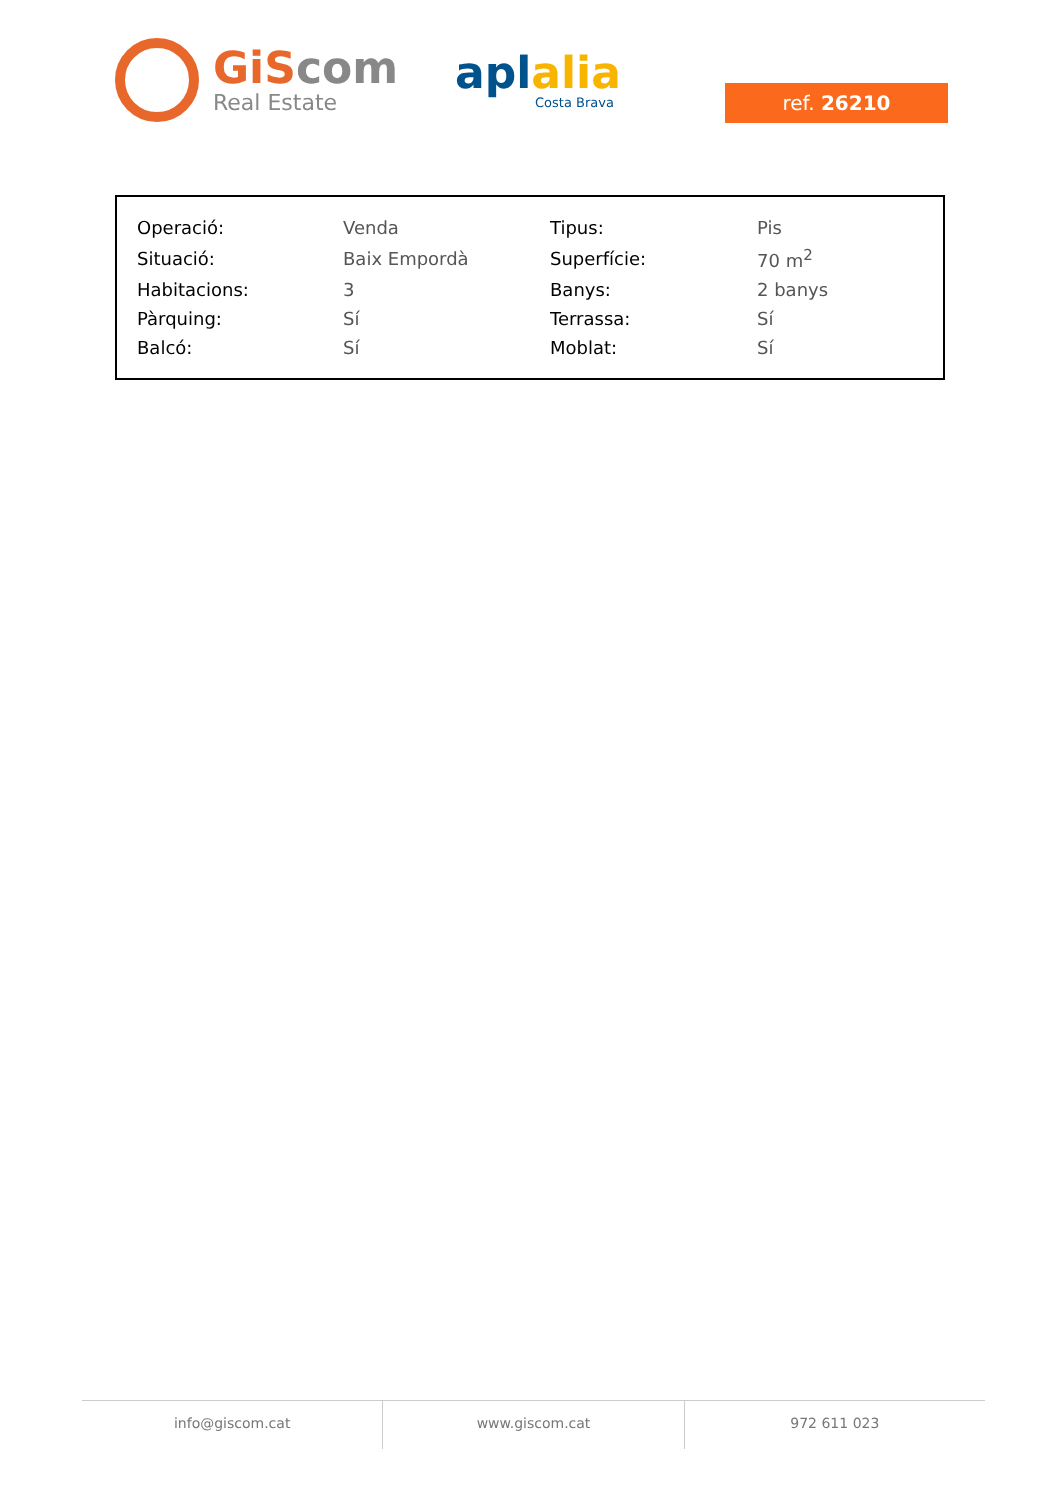GiScom
Real Estate
aplalia
Costa Brava
ref. 26210
| Operació: | Venda | Tipus: | Pis |
| Situació: | Baix Empordà | Superfície: | 70 m<sup>2</sup> |
| Habitacions: | 3 | Banys: | 2 banys |
| Pàrquing: | Sí | Terrassa: | Sí |
| Balcó: | Sí | Moblat: | Sí |
info@giscom.cat www.giscom.cat 972 611 023